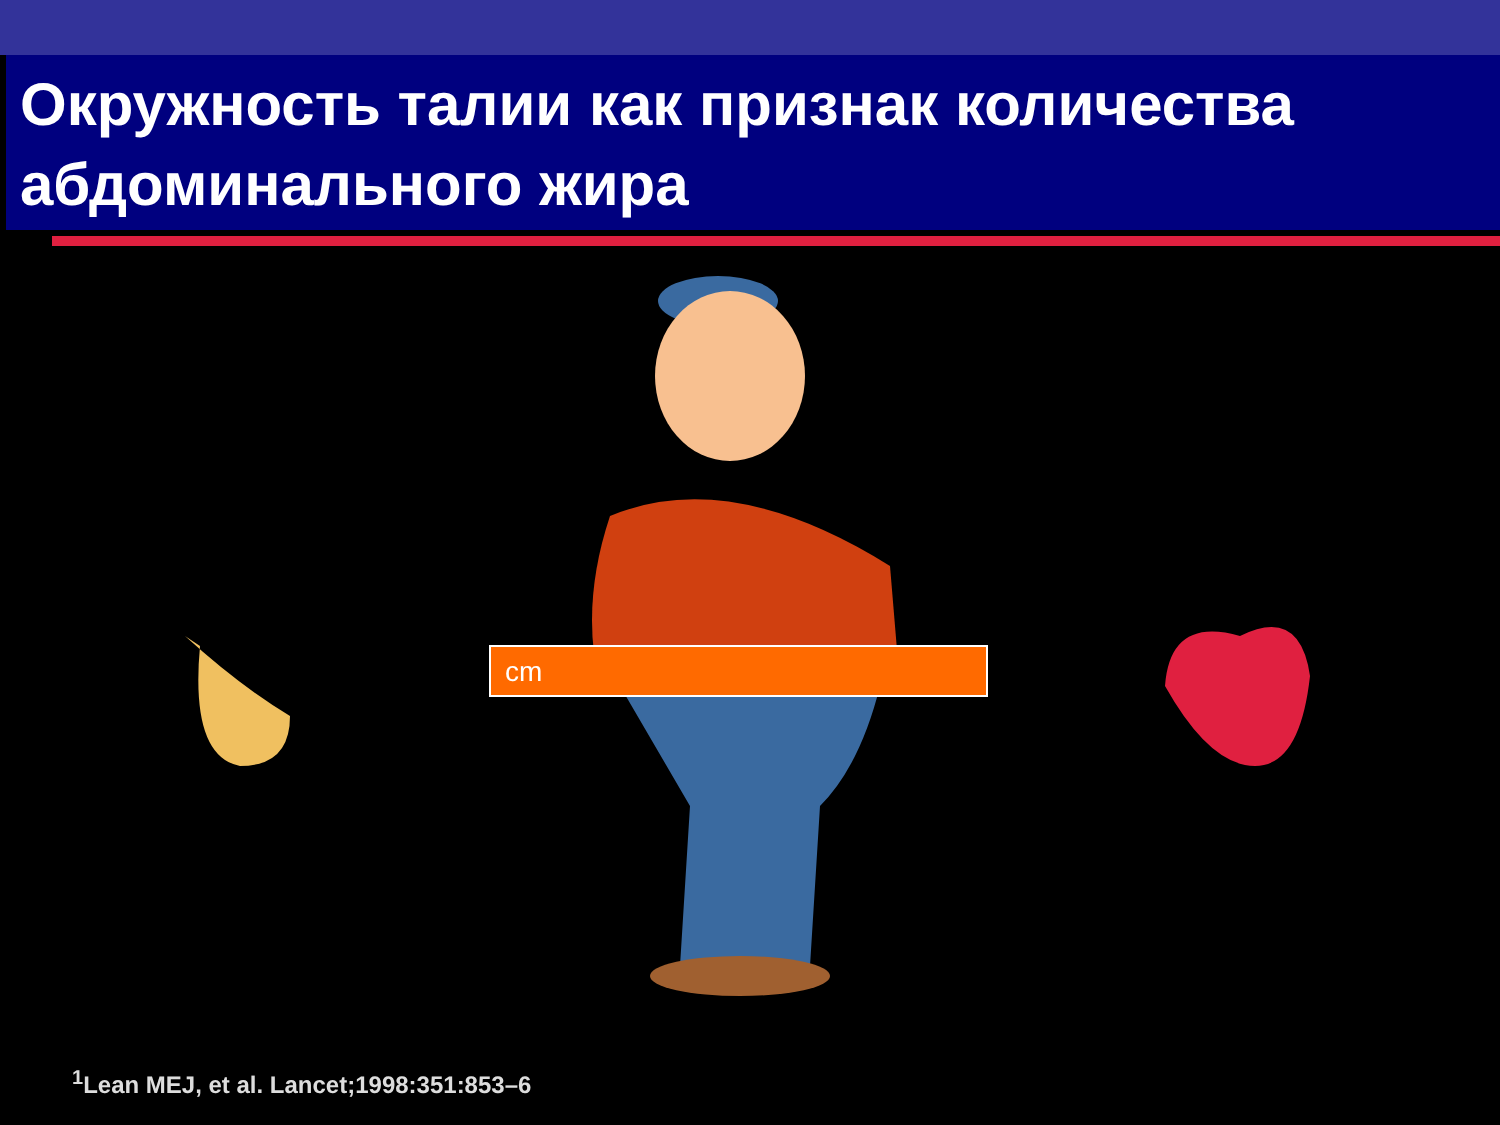Окружность талии как признак количества абдоминального жира
cm
<sup>1</sup> Lean MEJ, et al. Lancet;1998:351:853–6